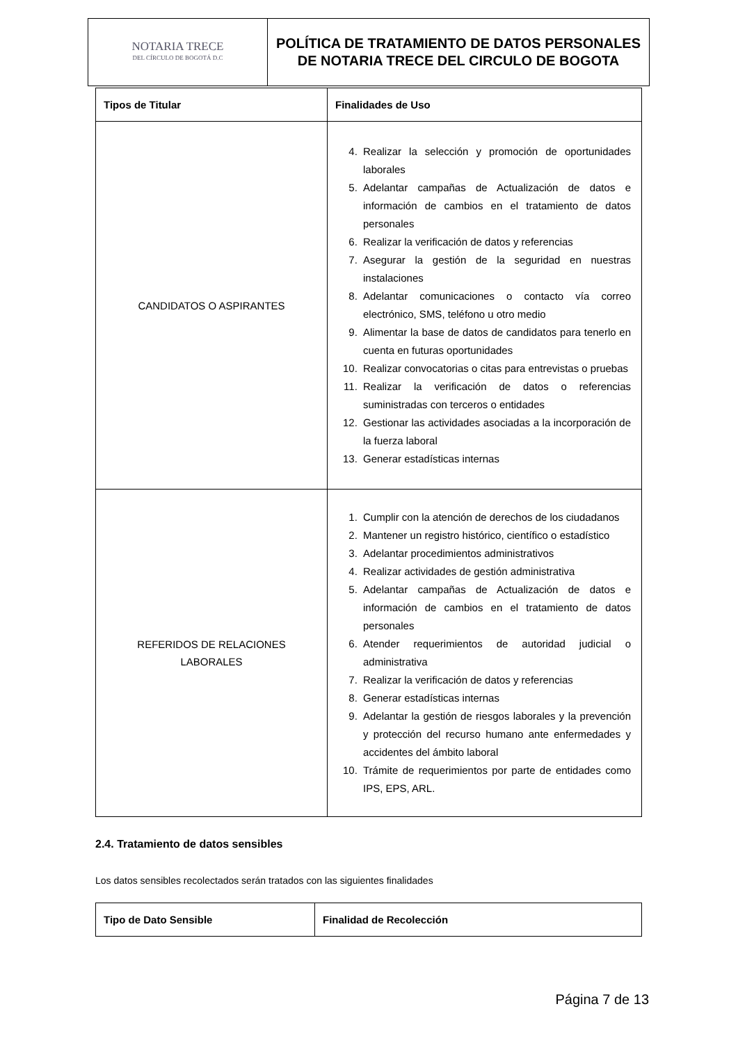| NOTARIA TRECE DEL CÍRCULO DE BOGOTÁ D.C | POLÍTICA DE TRATAMIENTO DE DATOS PERSONALES DE NOTARIA TRECE DEL CIRCULO DE BOGOTA |
| Tipos de Titular | Finalidades de Uso |
| --- | --- |
| CANDIDATOS O ASPIRANTES | 4. Realizar la selección y promoción de oportunidades laborales 5. Adelantar campañas de Actualización de datos e información de cambios en el tratamiento de datos personales 6. Realizar la verificación de datos y referencias 7. Asegurar la gestión de la seguridad en nuestras instalaciones 8. Adelantar comunicaciones o contacto vía correo electrónico, SMS, teléfono u otro medio 9. Alimentar la base de datos de candidatos para tenerlo en cuenta en futuras oportunidades 10. Realizar convocatorias o citas para entrevistas o pruebas 11. Realizar la verificación de datos o referencias suministradas con terceros o entidades 12. Gestionar las actividades asociadas a la incorporación de la fuerza laboral 13. Generar estadísticas internas |
| REFERIDOS DE RELACIONES LABORALES | 1. Cumplir con la atención de derechos de los ciudadanos 2. Mantener un registro histórico, científico o estadístico 3. Adelantar procedimientos administrativos 4. Realizar actividades de gestión administrativa 5. Adelantar campañas de Actualización de datos e información de cambios en el tratamiento de datos personales 6. Atender requerimientos de autoridad judicial o administrativa 7. Realizar la verificación de datos y referencias 8. Generar estadísticas internas 9. Adelantar la gestión de riesgos laborales y la prevención y protección del recurso humano ante enfermedades y accidentes del ámbito laboral 10. Trámite de requerimientos por parte de entidades como IPS, EPS, ARL. |
2.4. Tratamiento de datos sensibles
Los datos sensibles recolectados serán tratados con las siguientes finalidades
| Tipo de Dato Sensible | Finalidad de Recolección |
| --- | --- |
Página 7 de 13